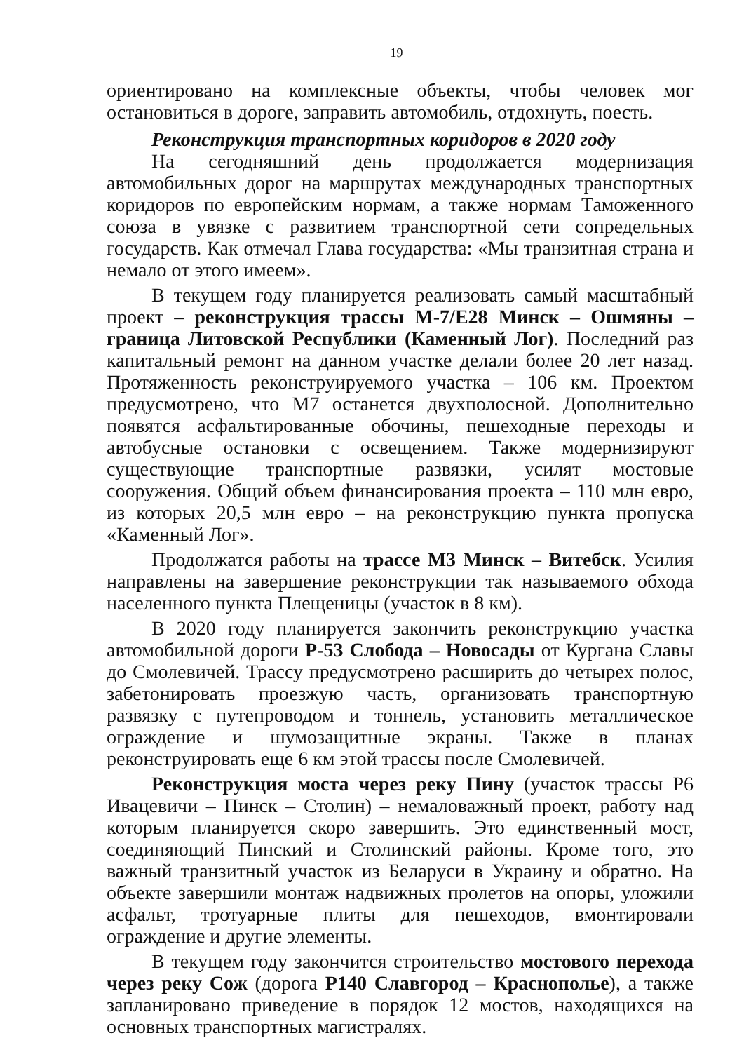19
ориентировано на комплексные объекты, чтобы человек мог остановиться в дороге, заправить автомобиль, отдохнуть, поесть.
Реконструкция транспортных коридоров в 2020 году
На сегодняшний день продолжается модернизация автомобильных дорог на маршрутах международных транспортных коридоров по европейским нормам, а также нормам Таможенного союза в увязке с развитием транспортной сети сопредельных государств. Как отмечал Глава государства: «Мы транзитная страна и немало от этого имеем».
В текущем году планируется реализовать самый масштабный проект – реконструкция трассы М-7/Е28 Минск – Ошмяны – граница Литовской Республики (Каменный Лог). Последний раз капитальный ремонт на данном участке делали более 20 лет назад. Протяженность реконструируемого участка – 106 км. Проектом предусмотрено, что М7 останется двухполосной. Дополнительно появятся асфальтированные обочины, пешеходные переходы и автобусные остановки с освещением. Также модернизируют существующие транспортные развязки, усилят мостовые сооружения. Общий объем финансирования проекта – 110 млн евро, из которых 20,5 млн евро – на реконструкцию пункта пропуска «Каменный Лог».
Продолжатся работы на трассе М3 Минск – Витебск. Усилия направлены на завершение реконструкции так называемого обхода населенного пункта Плещеницы (участок в 8 км).
В 2020 году планируется закончить реконструкцию участка автомобильной дороги Р-53 Слобода – Новосады от Кургана Славы до Смолевичей. Трассу предусмотрено расширить до четырех полос, забетонировать проезжую часть, организовать транспортную развязку с путепроводом и тоннель, установить металлическое ограждение и шумозащитные экраны. Также в планах реконструировать еще 6 км этой трассы после Смолевичей.
Реконструкция моста через реку Пину (участок трассы Р6 Ивацевичи – Пинск – Столин) – немаловажный проект, работу над которым планируется скоро завершить. Это единственный мост, соединяющий Пинский и Столинский районы. Кроме того, это важный транзитный участок из Беларуси в Украину и обратно. На объекте завершили монтаж надвижных пролетов на опоры, уложили асфальт, тротуарные плиты для пешеходов, вмонтировали ограждение и другие элементы.
В текущем году закончится строительство мостового перехода через реку Сож (дорога Р140 Славгород – Краснополье), а также запланировано приведение в порядок 12 мостов, находящихся на основных транспортных магистралях.